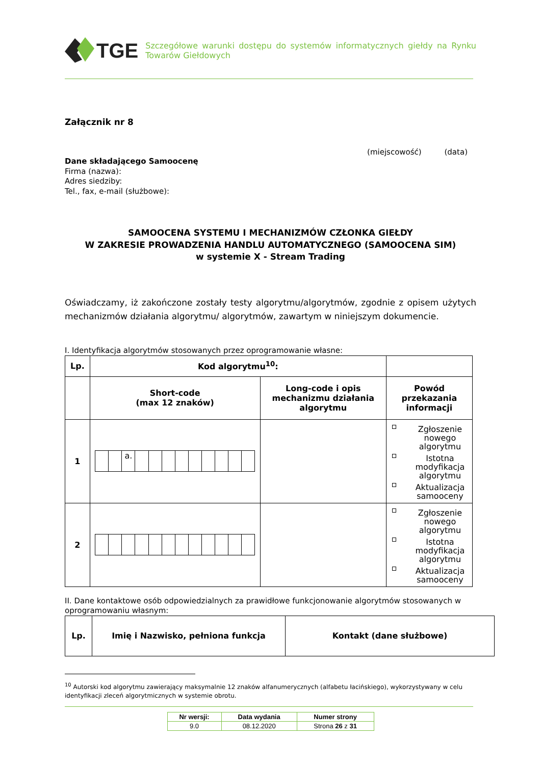TGE
Szczegółowe warunki dostępu do systemów informatycznych giełdy na Rynku Towarów Giełdowych
Załącznik nr 8
(miejscowość) (data)
Dane składającego Samoocenę
Firma (nazwa):
Adres siedziby:
Tel., fax, e-mail (służbowe):
SAMOOCENA SYSTEMU I MECHANIZMÓW CZŁONKA GIEŁDY
W ZAKRESIE PROWADZENIA HANDLU AUTOMATYCZNEGO (SAMOOCENA SIM)
w systemie X - Stream Trading
Oświadczamy, iż zakończone zostały testy algorytmu/algorytmów, zgodnie z opisem użytych mechanizmów działania algorytmu/ algorytmów, zawartym w niniejszym dokumencie.
I. Identyfikacja algorytmów stosowanych przez oprogramowanie własne:
| Lp. | Kod algorytmu<sup>10</sup>: | | |
| --- | --- | --- | --- |
| | Short-code (max 12 znaków) | Long-code i opis mechanizmu działania algorytmu | Powód przekazania informacji |
| 1 | a. | | Zgłoszenie nowego algorytmu Istotna modyfikacja algorytmu Aktualizacja samooceny |
| 2 | | | Zgłoszenie nowego algorytmu Istotna modyfikacja algorytmu Aktualizacja samooceny |
II. Dane kontaktowe osób odpowiedzialnych za prawidłowe funkcjonowanie algorytmów stosowanych w oprogramowaniu własnym:
| Lp. | Imię i Nazwisko, pełniona funkcja | Kontakt (dane służbowe) |
| --- | --- | --- |
<sup>10</sup> Autorski kod algorytmu zawierający maksymalnie 12 znaków alfanumerycznych (alfabetu łacińskiego), wykorzystywany w celu identyfikacji zleceń algorytmicznych w systemie obrotu.
| Nr wersji: | Data wydania | Numer strony |
| 9.0 | 08.12.2020 | Strona 26 z 31 |